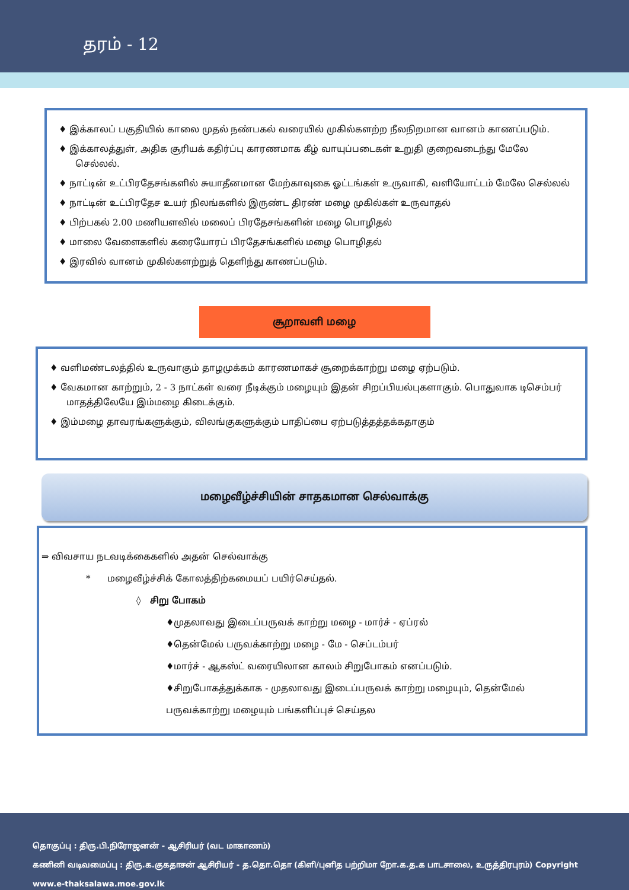தரம் - 12
♦ இக்காலப் பகுதியில் காலை முதல் நண்பகல் வரையில் முகில்களற்ற நீலநிறமான வானம் காணப்படும்.
♦ இக்காலத்துள், அதிக சூரியக் கதிர்ப்பு காரணமாக கீழ் வாயுப்படைகள் உறுதி குறைவடைந்து மேலே செல்லல்.
♦ நாட்டின் உட்பிரதேசங்களில் சுயாதீனமான மேற்காவுகை ஓட்டங்கள் உருவாகி, வளியோட்டம் மேலே செல்லல்
♦ நாட்டின் உட்பிரதேச உயர் நிலங்களில் இருண்ட திரண் மழை முகில்கள் உருவாதல்
♦ பிற்பகல் 2.00 மணியளவில் மலைப் பிரதேசங்களின் மழை பொழிதல்
♦ மாலை வேளைகளில் கரையோரப் பிரதேசங்களில் மழை பொழிதல்
♦ இரவில் வானம் முகில்களற்றுத் தெளிந்து காணப்படும்.
சூறாவளி மழை
♦ வளிமண்டலத்தில் உருவாகும் தாழமுக்கம் காரணமாகச் சூறைக்காற்று மழை ஏற்படும்.
♦ வேகமான காற்றும், 2 - 3 நாட்கள் வரை நீடிக்கும் மழையும் இதன் சிறப்பியல்புகளாகும். பொதுவாக டிசெம்பர் மாதத்திலேயே இம்மழை கிடைக்கும்.
♦ இம்மழை தாவரங்களுக்கும், விலங்குகளுக்கும் பாதிப்பை ஏற்படுத்தத்தக்கதாகும்
மழைவீழ்ச்சியின் சாதகமான செல்வாக்கு
⇒ விவசாய நடவடிக்கைகளில் அதன் செல்வாக்கு
* மழைவீழ்ச்சிக் கோலத்திற்கமையப் பயிர்செய்தல்.
◊ சிறு போகம்
♦முதலாவது இடைப்பருவக் காற்று மழை - மார்ச் - ஏப்ரல்
♦தென்மேல் பருவக்காற்று மழை - மே - செப்டம்பர்
♦மார்ச் - ஆகஸ்ட் வரையிலான காலம் சிறுபோகம் எனப்படும்.
♦சிறுபோகத்துக்காக - முதலாவது இடைப்பருவக் காற்று மழையும், தென்மேல் பருவக்காற்று மழையும் பங்களிப்புச் செய்தல
தொகுப்பு : திரு.பி.நிரோஜனன் - ஆசிரியர் (வட மாகாணம்)
கணினி வடிவமைப்பு : திரு.க.குகதாசன் ஆசிரியர் - த.தொ.தொ (கிளி/புனித பற்றிமா றோ.க.த.க பாடசாலை, உருத்திரபுரம்) Copyright www.e-thaksalawa.moe.gov.lk